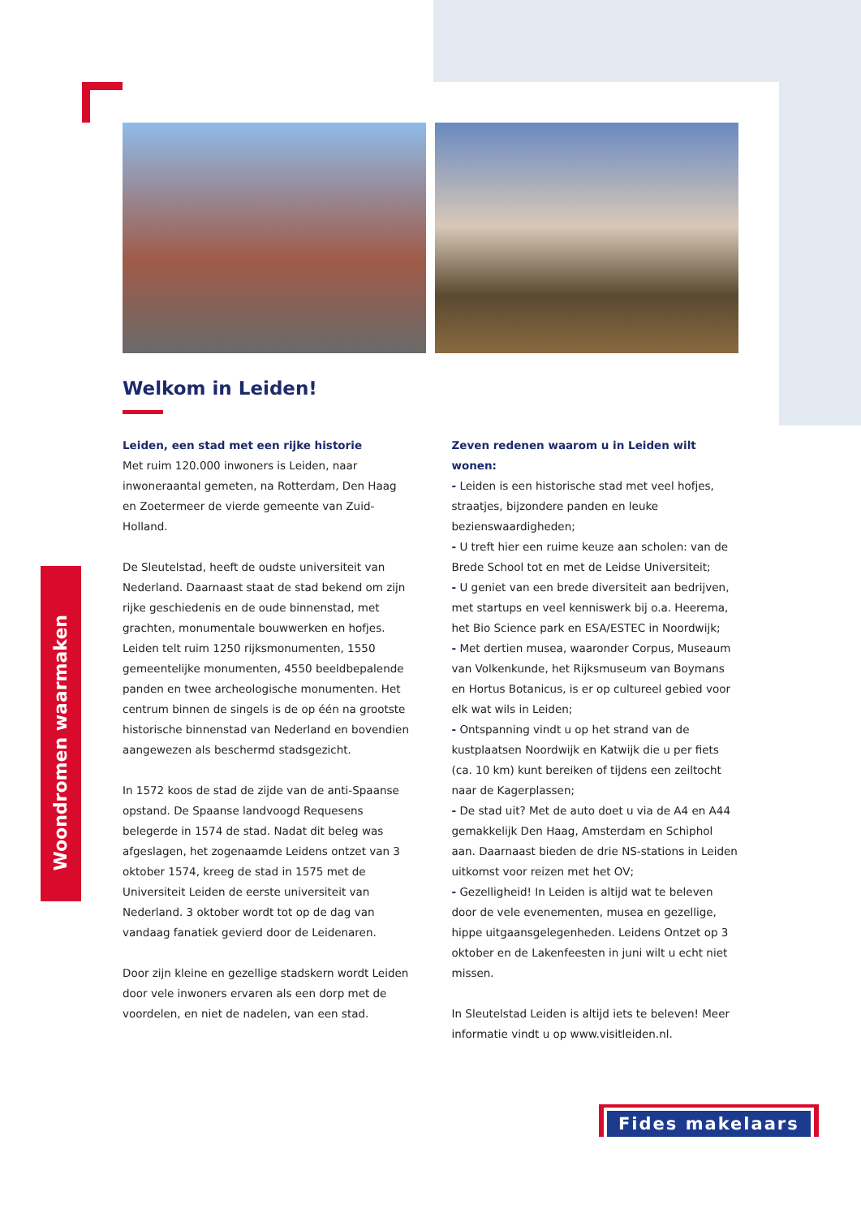Woondromen waarmaken
Welkom in Leiden!
Leiden, een stad met een rijke historie
Met ruim 120.000 inwoners is Leiden, naar inwoneraantal gemeten, na Rotterdam, Den Haag en Zoetermeer de vierde gemeente van Zuid-Holland.
De Sleutelstad, heeft de oudste universiteit van Nederland. Daarnaast staat de stad bekend om zijn rijke geschiedenis en de oude binnenstad, met grachten, monumentale bouwwerken en hofjes. Leiden telt ruim 1250 rijksmonumenten, 1550 gemeentelijke monumenten, 4550 beeldbepalende panden en twee archeologische monumenten. Het centrum binnen de singels is de op één na grootste historische binnenstad van Nederland en bovendien aangewezen als beschermd stadsgezicht.
In 1572 koos de stad de zijde van de anti-Spaanse opstand. De Spaanse landvoogd Requesens belegerde in 1574 de stad. Nadat dit beleg was afgeslagen, het zogenaamde Leidens ontzet van 3 oktober 1574, kreeg de stad in 1575 met de Universiteit Leiden de eerste universiteit van Nederland. 3 oktober wordt tot op de dag van vandaag fanatiek gevierd door de Leidenaren.
Door zijn kleine en gezellige stadskern wordt Leiden door vele inwoners ervaren als een dorp met de voordelen, en niet de nadelen, van een stad.
Zeven redenen waarom u in Leiden wilt wonen:
- Leiden is een historische stad met veel hofjes, straatjes, bijzondere panden en leuke bezienswaardigheden;
- U treft hier een ruime keuze aan scholen: van de Brede School tot en met de Leidse Universiteit;
- U geniet van een brede diversiteit aan bedrijven, met startups en veel kenniswerk bij o.a. Heerema, het Bio Science park en ESA/ESTEC in Noordwijk;
- Met dertien musea, waaronder Corpus, Museaum van Volkenkunde, het Rijksmuseum van Boymans en Hortus Botanicus, is er op cultureel gebied voor elk wat wils in Leiden;
- Ontspanning vindt u op het strand van de kustplaatsen Noordwijk en Katwijk die u per fiets (ca. 10 km) kunt bereiken of tijdens een zeiltocht naar de Kagerplassen;
- De stad uit? Met de auto doet u via de A4 en A44 gemakkelijk Den Haag, Amsterdam en Schiphol aan. Daarnaast bieden de drie NS-stations in Leiden uitkomst voor reizen met het OV;
- Gezelligheid! In Leiden is altijd wat te beleven door de vele evenementen, musea en gezellige, hippe uitgaansgelegenheden. Leidens Ontzet op 3 oktober en de Lakenfeesten in juni wilt u echt niet missen.
In Sleutelstad Leiden is altijd iets te beleven! Meer informatie vindt u op www.visitleiden.nl.
Fides makelaars